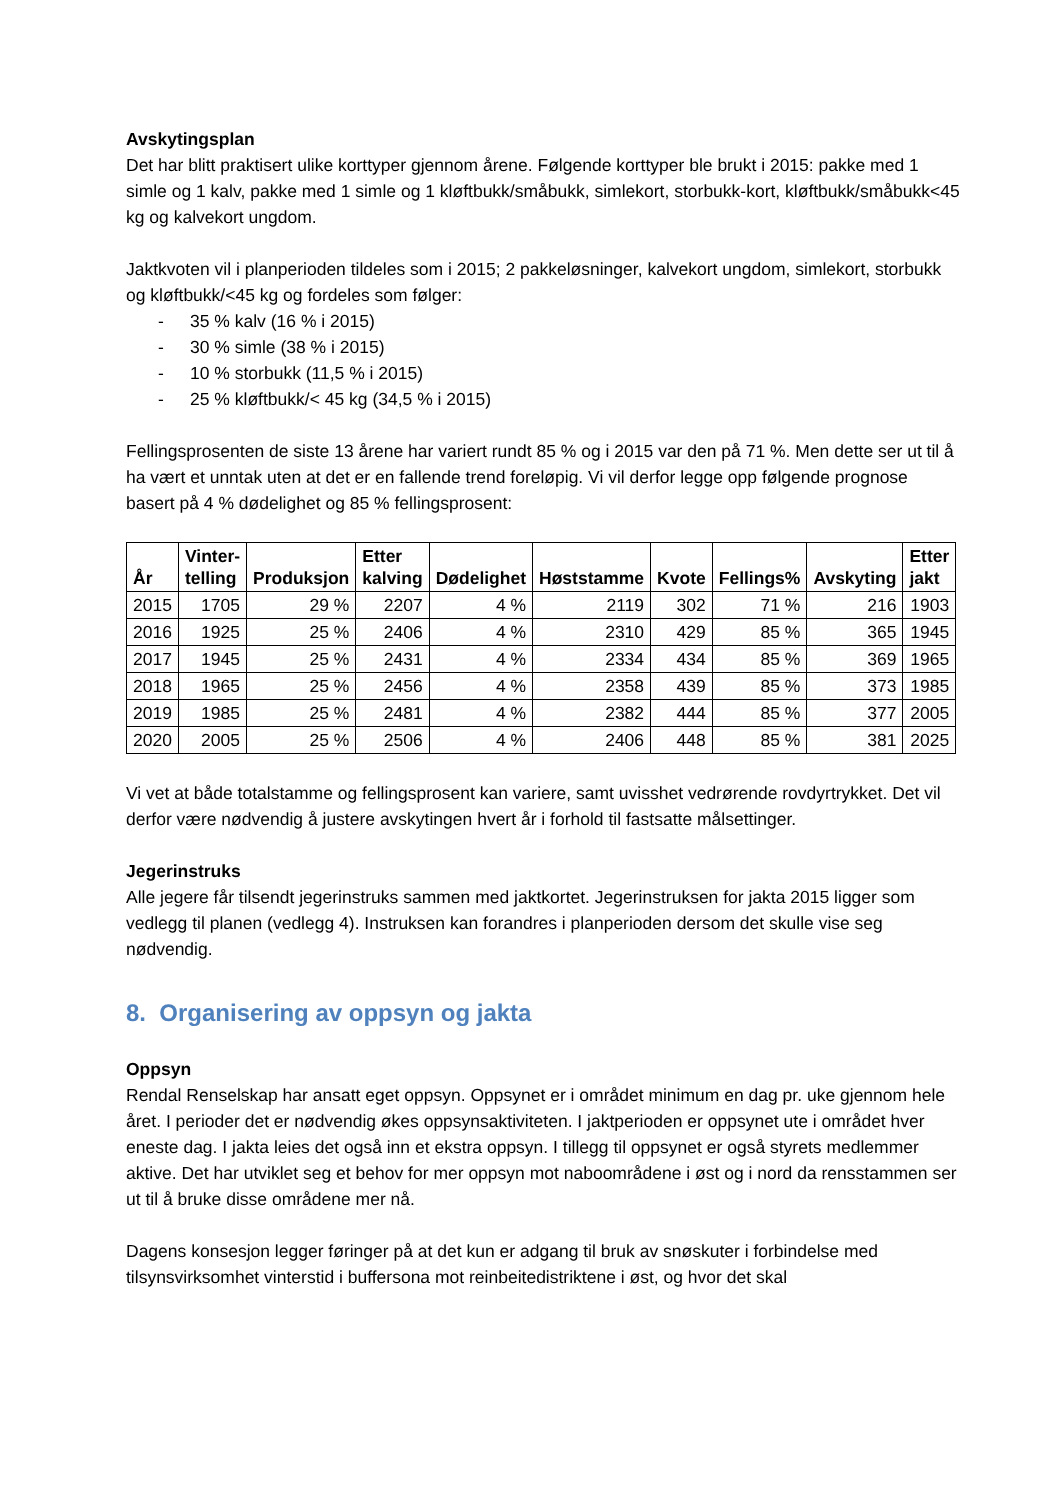Avskytingsplan
Det har blitt praktisert ulike korttyper gjennom årene. Følgende korttyper ble brukt i 2015: pakke med 1 simle og 1 kalv, pakke med 1 simle og 1 kløftbukk/småbukk, simlekort, storbukk-kort, kløftbukk/småbukk<45 kg og kalvekort ungdom.
Jaktkvoten vil i planperioden tildeles som i 2015; 2 pakkeløsninger, kalvekort ungdom, simlekort, storbukk og kløftbukk/<45 kg og fordeles som følger:
- 35 % kalv (16 % i 2015)
- 30 % simle (38 % i 2015)
- 10 % storbukk (11,5 % i 2015)
- 25 % kløftbukk/< 45 kg (34,5 % i 2015)
Fellingsprosenten de siste 13 årene har variert rundt 85 % og i 2015 var den på 71 %. Men dette ser ut til å ha vært et unntak uten at det er en fallende trend foreløpig. Vi vil derfor legge opp følgende prognose basert på 4 % dødelighet og 85 % fellingsprosent:
| År | Vinter- telling | Produksjon | Etter kalving | Dødelighet | Høststamme | Kvote | Fellings% | Avskyting | Etter jakt |
| --- | --- | --- | --- | --- | --- | --- | --- | --- | --- |
| 2015 | 1705 | 29 % | 2207 | 4 % | 2119 | 302 | 71 % | 216 | 1903 |
| 2016 | 1925 | 25 % | 2406 | 4 % | 2310 | 429 | 85 % | 365 | 1945 |
| 2017 | 1945 | 25 % | 2431 | 4 % | 2334 | 434 | 85 % | 369 | 1965 |
| 2018 | 1965 | 25 % | 2456 | 4 % | 2358 | 439 | 85 % | 373 | 1985 |
| 2019 | 1985 | 25 % | 2481 | 4 % | 2382 | 444 | 85 % | 377 | 2005 |
| 2020 | 2005 | 25 % | 2506 | 4 % | 2406 | 448 | 85 % | 381 | 2025 |
Vi vet at både totalstamme og fellingsprosent kan variere, samt uvisshet vedrørende rovdyrtrykket. Det vil derfor være nødvendig å justere avskytingen hvert år i forhold til fastsatte målsettinger.
Jegerinstruks
Alle jegere får tilsendt jegerinstruks sammen med jaktkortet. Jegerinstruksen for jakta 2015 ligger som vedlegg til planen (vedlegg 4). Instruksen kan forandres i planperioden dersom det skulle vise seg nødvendig.
8. Organisering av oppsyn og jakta
Oppsyn
Rendal Renselskap har ansatt eget oppsyn. Oppsynet er i området minimum en dag pr. uke gjennom hele året. I perioder det er nødvendig økes oppsynsaktiviteten. I jaktperioden er oppsynet ute i området hver eneste dag. I jakta leies det også inn et ekstra oppsyn. I tillegg til oppsynet er også styrets medlemmer aktive. Det har utviklet seg et behov for mer oppsyn mot naboområdene i øst og i nord da rensstammen ser ut til å bruke disse områdene mer nå.
Dagens konsesjon legger føringer på at det kun er adgang til bruk av snøskuter i forbindelse med tilsynsvirksomhet vinterstid i buffersona mot reinbeitedistriktene i øst, og hvor det skal